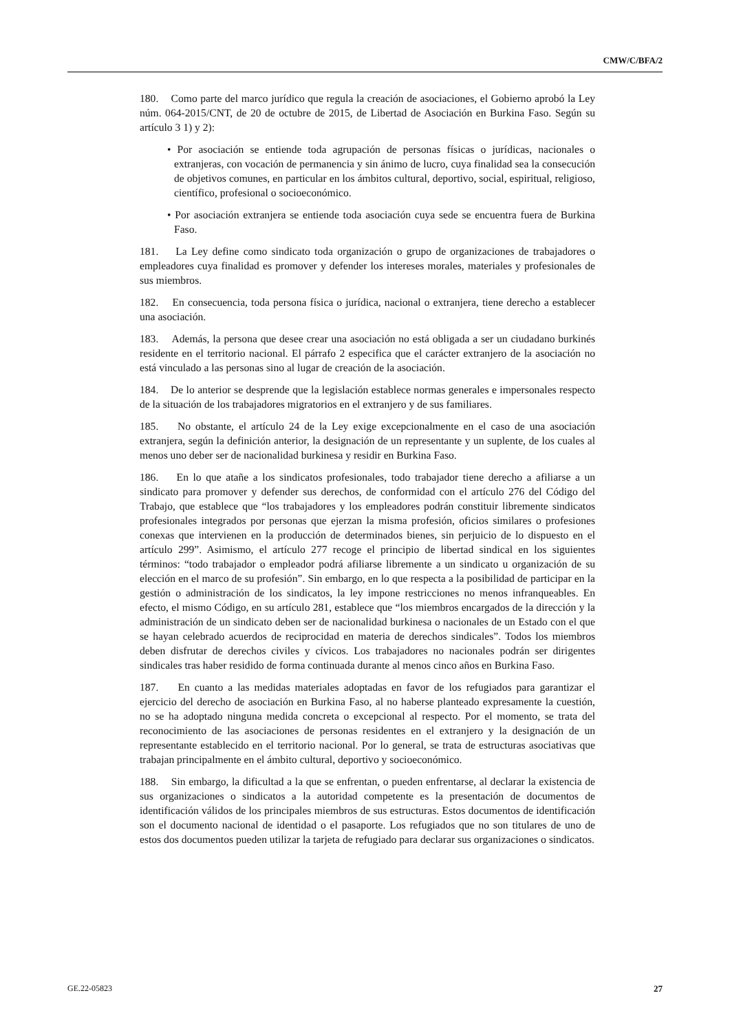CMW/C/BFA/2
180. Como parte del marco jurídico que regula la creación de asociaciones, el Gobierno aprobó la Ley núm. 064-2015/CNT, de 20 de octubre de 2015, de Libertad de Asociación en Burkina Faso. Según su artículo 3 1) y 2):
• Por asociación se entiende toda agrupación de personas físicas o jurídicas, nacionales o extranjeras, con vocación de permanencia y sin ánimo de lucro, cuya finalidad sea la consecución de objetivos comunes, en particular en los ámbitos cultural, deportivo, social, espiritual, religioso, científico, profesional o socioeconómico.
• Por asociación extranjera se entiende toda asociación cuya sede se encuentra fuera de Burkina Faso.
181. La Ley define como sindicato toda organización o grupo de organizaciones de trabajadores o empleadores cuya finalidad es promover y defender los intereses morales, materiales y profesionales de sus miembros.
182. En consecuencia, toda persona física o jurídica, nacional o extranjera, tiene derecho a establecer una asociación.
183. Además, la persona que desee crear una asociación no está obligada a ser un ciudadano burkinés residente en el territorio nacional. El párrafo 2 especifica que el carácter extranjero de la asociación no está vinculado a las personas sino al lugar de creación de la asociación.
184. De lo anterior se desprende que la legislación establece normas generales e impersonales respecto de la situación de los trabajadores migratorios en el extranjero y de sus familiares.
185. No obstante, el artículo 24 de la Ley exige excepcionalmente en el caso de una asociación extranjera, según la definición anterior, la designación de un representante y un suplente, de los cuales al menos uno deber ser de nacionalidad burkinesa y residir en Burkina Faso.
186. En lo que atañe a los sindicatos profesionales, todo trabajador tiene derecho a afiliarse a un sindicato para promover y defender sus derechos, de conformidad con el artículo 276 del Código del Trabajo, que establece que “los trabajadores y los empleadores podrán constituir libremente sindicatos profesionales integrados por personas que ejerzan la misma profesión, oficios similares o profesiones conexas que intervienen en la producción de determinados bienes, sin perjuicio de lo dispuesto en el artículo 299”. Asimismo, el artículo 277 recoge el principio de libertad sindical en los siguientes términos: “todo trabajador o empleador podrá afiliarse libremente a un sindicato u organización de su elección en el marco de su profesión”. Sin embargo, en lo que respecta a la posibilidad de participar en la gestión o administración de los sindicatos, la ley impone restricciones no menos infranqueables. En efecto, el mismo Código, en su artículo 281, establece que “los miembros encargados de la dirección y la administración de un sindicato deben ser de nacionalidad burkinesa o nacionales de un Estado con el que se hayan celebrado acuerdos de reciprocidad en materia de derechos sindicales”. Todos los miembros deben disfrutar de derechos civiles y cívicos. Los trabajadores no nacionales podrán ser dirigentes sindicales tras haber residido de forma continuada durante al menos cinco años en Burkina Faso.
187. En cuanto a las medidas materiales adoptadas en favor de los refugiados para garantizar el ejercicio del derecho de asociación en Burkina Faso, al no haberse planteado expresamente la cuestión, no se ha adoptado ninguna medida concreta o excepcional al respecto. Por el momento, se trata del reconocimiento de las asociaciones de personas residentes en el extranjero y la designación de un representante establecido en el territorio nacional. Por lo general, se trata de estructuras asociativas que trabajan principalmente en el ámbito cultural, deportivo y socioeconómico.
188. Sin embargo, la dificultad a la que se enfrentan, o pueden enfrentarse, al declarar la existencia de sus organizaciones o sindicatos a la autoridad competente es la presentación de documentos de identificación válidos de los principales miembros de sus estructuras. Estos documentos de identificación son el documento nacional de identidad o el pasaporte. Los refugiados que no son titulares de uno de estos dos documentos pueden utilizar la tarjeta de refugiado para declarar sus organizaciones o sindicatos.
GE.22-05823 27